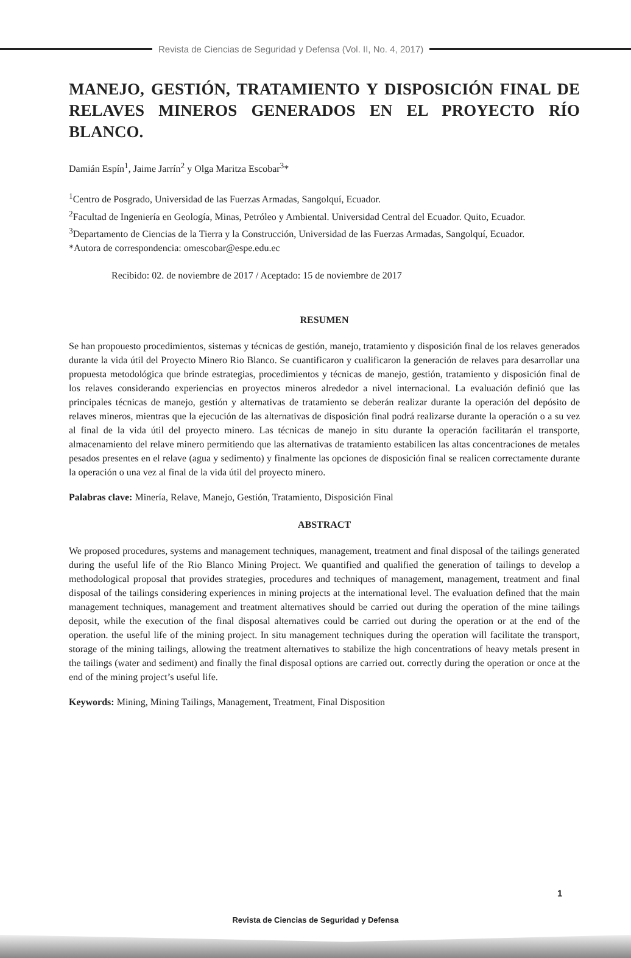Revista de Ciencias de Seguridad y Defensa (Vol. II, No. 4, 2017)
MANEJO, GESTIÓN, TRATAMIENTO Y DISPOSICIÓN FINAL DE RELAVES MINEROS GENERADOS EN EL PROYECTO RÍO BLANCO.
Damián Espín<sup>1</sup>, Jaime Jarrín<sup>2</sup> y Olga Maritza Escobar<sup>3</sup>*
<sup>1</sup> Centro de Posgrado, Universidad de las Fuerzas Armadas, Sangolquí, Ecuador.
<sup>2</sup> Facultad de Ingeniería en Geología, Minas, Petróleo y Ambiental. Universidad Central del Ecuador. Quito, Ecuador.
<sup>3</sup> Departamento de Ciencias de la Tierra y la Construcción, Universidad de las Fuerzas Armadas, Sangolquí, Ecuador.
*Autora de correspondencia: omescobar@espe.edu.ec
Recibido: 02. de noviembre de 2017 / Aceptado: 15 de noviembre de 2017
RESUMEN
Se han propouesto procedimientos, sistemas y técnicas de gestión, manejo, tratamiento y disposición final de los relaves generados durante la vida útil del Proyecto Minero Rio Blanco. Se cuantificaron y cualificaron la generación de relaves para desarrollar una propuesta metodológica que brinde estrategias, procedimientos y técnicas de manejo, gestión, tratamiento y disposición final de los relaves considerando experiencias en proyectos mineros alrededor a nivel internacional. La evaluación definió que las principales técnicas de manejo, gestión y alternativas de tratamiento se deberán realizar durante la operación del depósito de relaves mineros, mientras que la ejecución de las alternativas de disposición final podrá realizarse durante la operación o a su vez al final de la vida útil del proyecto minero. Las técnicas de manejo in situ durante la operación facilitarán el transporte, almacenamiento del relave minero permitiendo que las alternativas de tratamiento estabilicen las altas concentraciones de metales pesados presentes en el relave (agua y sedimento) y finalmente las opciones de disposición final se realicen correctamente durante la operación o una vez al final de la vida útil del proyecto minero.
Palabras clave: Minería, Relave, Manejo, Gestión, Tratamiento, Disposición Final
ABSTRACT
We proposed procedures, systems and management techniques, management, treatment and final disposal of the tailings generated during the useful life of the Rio Blanco Mining Project. We quantified and qualified the generation of tailings to develop a methodological proposal that provides strategies, procedures and techniques of management, management, treatment and final disposal of the tailings considering experiences in mining projects at the international level. The evaluation defined that the main management techniques, management and treatment alternatives should be carried out during the operation of the mine tailings deposit, while the execution of the final disposal alternatives could be carried out during the operation or at the end of the operation. the useful life of the mining project. In situ management techniques during the operation will facilitate the transport, storage of the mining tailings, allowing the treatment alternatives to stabilize the high concentrations of heavy metals present in the tailings (water and sediment) and finally the final disposal options are carried out. correctly during the operation or once at the end of the mining project’s useful life.
Keywords: Mining, Mining Tailings, Management, Treatment, Final Disposition
1
Revista de Ciencias de Seguridad y Defensa